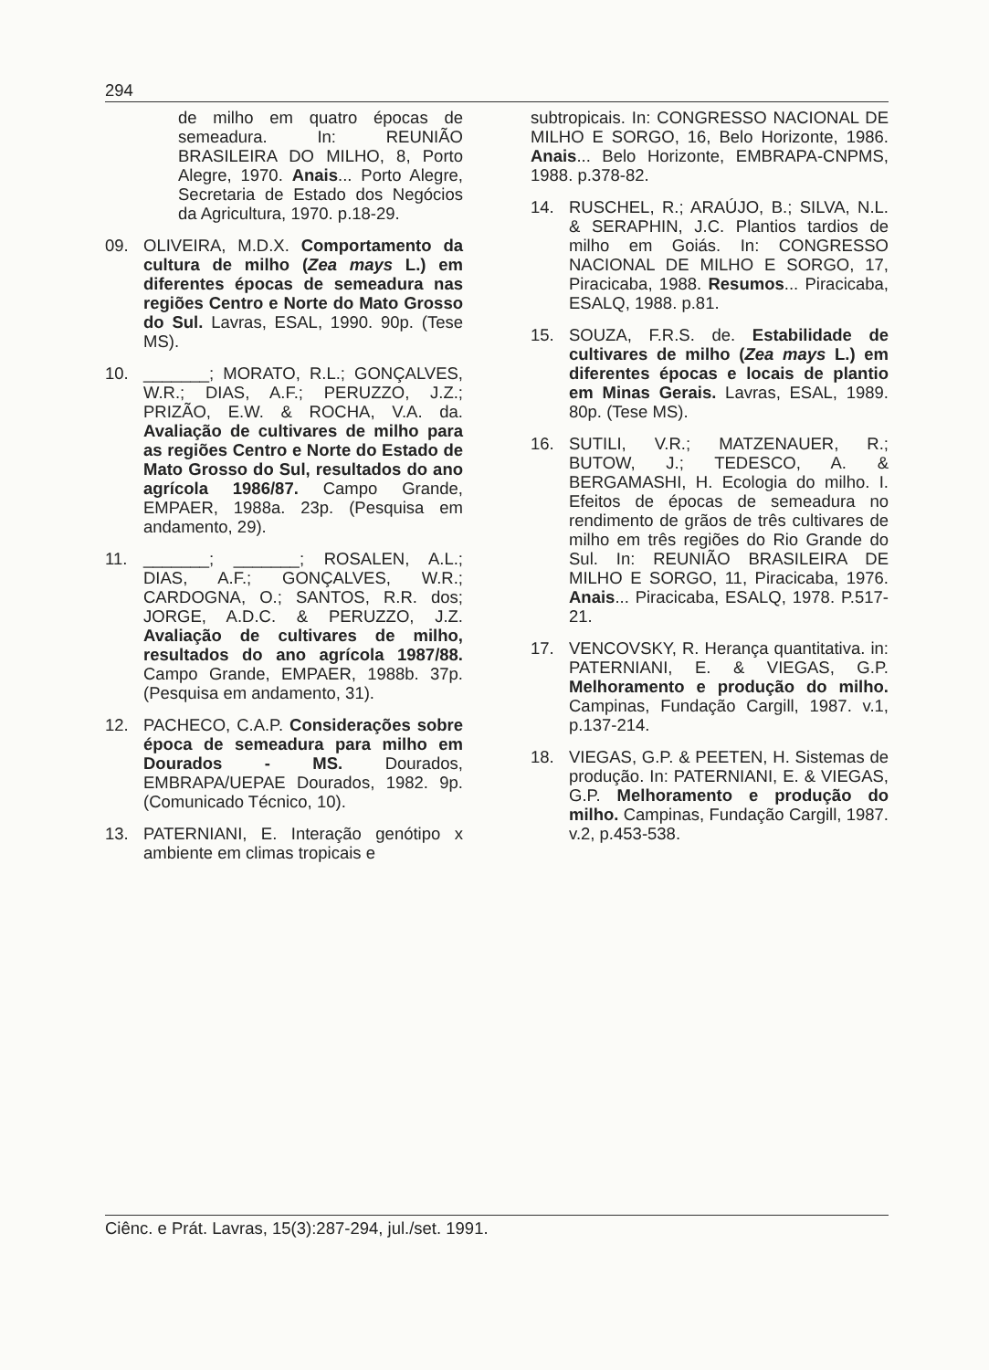294
de milho em quatro épocas de semeadura. In: REUNIÃO BRASILEIRA DO MILHO, 8, Porto Alegre, 1970. Anais... Porto Alegre, Secretaria de Estado dos Negócios da Agricultura, 1970. p.18-29.
09. OLIVEIRA, M.D.X. Comportamento da cultura de milho (Zea mays L.) em diferentes épocas de semeadura nas regiões Centro e Norte do Mato Grosso do Sul. Lavras, ESAL, 1990. 90p. (Tese MS).
10. _______; MORATO, R.L.; GONÇALVES, W.R.; DIAS, A.F.; PERUZZO, J.Z.; PRIZÃO, E.W. & ROCHA, V.A. da. Avaliação de cultivares de milho para as regiões Centro e Norte do Estado de Mato Grosso do Sul, resultados do ano agrícola 1986/87. Campo Grande, EMPAER, 1988a. 23p. (Pesquisa em andamento, 29).
11. _______; _______; ROSALEN, A.L.; DIAS, A.F.; GONÇALVES, W.R.; CARDOGNA, O.; SANTOS, R.R. dos; JORGE, A.D.C. & PERUZZO, J.Z. Avaliação de cultivares de milho, resultados do ano agrícola 1987/88. Campo Grande, EMPAER, 1988b. 37p. (Pesquisa em andamento, 31).
12. PACHECO, C.A.P. Considerações sobre época de semeadura para milho em Dourados - MS. Dourados, EMBRAPA/UEPAE Dourados, 1982. 9p. (Comunicado Técnico, 10).
13. PATERNIANI, E. Interação genótipo x ambiente em climas tropicais e
subtropicais. In: CONGRESSO NACIONAL DE MILHO E SORGO, 16, Belo Horizonte, 1986. Anais... Belo Horizonte, EMBRAPA-CNPMS, 1988. p.378-82.
14. RUSCHEL, R.; ARAÚJO, B.; SILVA, N.L. & SERAPHIN, J.C. Plantios tardios de milho em Goiás. In: CONGRESSO NACIONAL DE MILHO E SORGO, 17, Piracicaba, 1988. Resumos... Piracicaba, ESALQ, 1988. p.81.
15. SOUZA, F.R.S. de. Estabilidade de cultivares de milho (Zea mays L.) em diferentes épocas e locais de plantio em Minas Gerais. Lavras, ESAL, 1989. 80p. (Tese MS).
16. SUTILI, V.R.; MATZENAUER, R.; BUTOW, J.; TEDESCO, A. & BERGAMASHI, H. Ecologia do milho. I. Efeitos de épocas de semeadura no rendimento de grãos de três cultivares de milho em três regiões do Rio Grande do Sul. In: REUNIÃO BRASILEIRA DE MILHO E SORGO, 11, Piracicaba, 1976. Anais... Piracicaba, ESALQ, 1978. P.517-21.
17. VENCOVSKY, R. Herança quantitativa. in: PATERNIANI, E. & VIEGAS, G.P. Melhoramento e produção do milho. Campinas, Fundação Cargill, 1987. v.1, p.137-214.
18. VIEGAS, G.P. & PEETEN, H. Sistemas de produção. In: PATERNIANI, E. & VIEGAS, G.P. Melhoramento e produção do milho. Campinas, Fundação Cargill, 1987. v.2, p.453-538.
Ciênc. e Prát. Lavras, 15(3):287-294, jul./set. 1991.